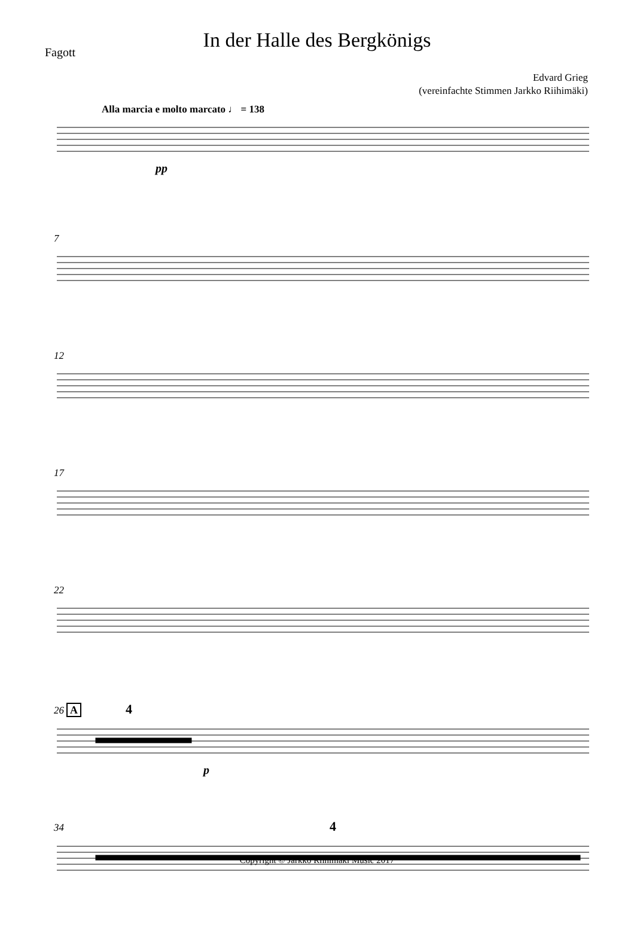Fagott
In der Halle des Bergkönigs
Edvard Grieg
(vereinfachte Stimmen Jarkko Riihimäki)
Alla marcia e molto marcato ♩ = 138
pp
7
12
17
22
26 A 4
p
34 4
Copyright © Jarkko Riihimäki Music 2017